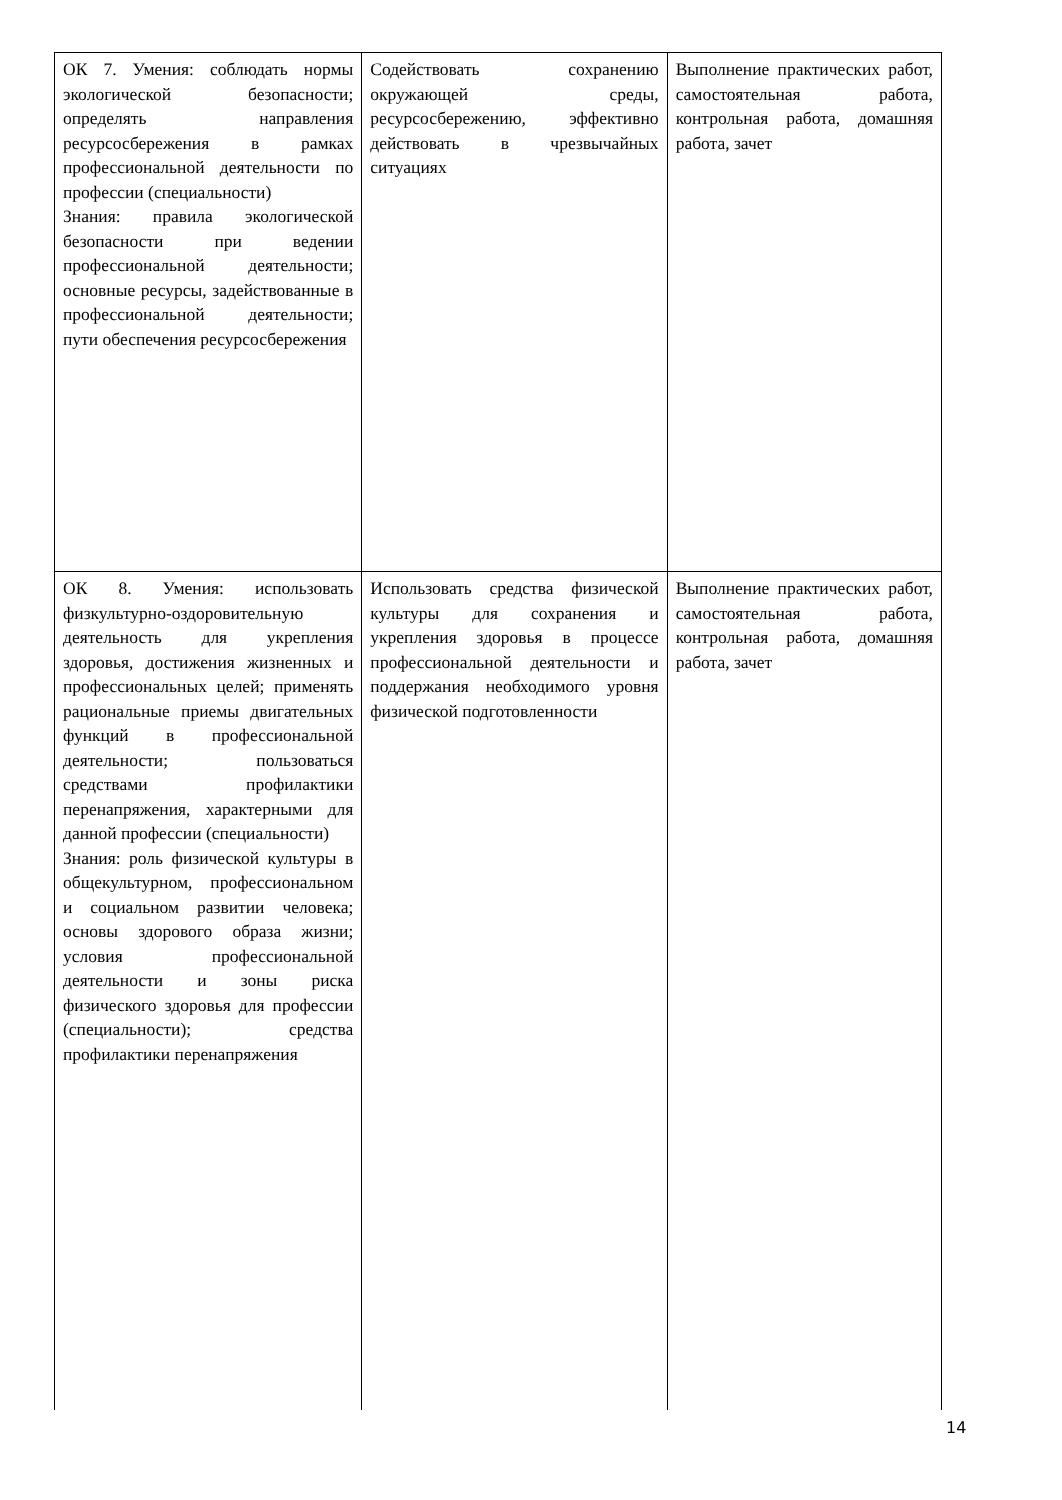| ОК 7. Умения: соблюдать нормы экологической безопасности; определять направления ресурсосбережения в рамках профессиональной деятельности по профессии (специальности) Знания: правила экологической безопасности при ведении профессиональной деятельности; основные ресурсы, задействованные в профессиональной деятельности; пути обеспечения ресурсосбережения | Содействовать сохранению окружающей среды, ресурсосбережению, эффективно действовать в чрезвычайных ситуациях | Выполнение практических работ, самостоятельная работа, контрольная работа, домашняя работа, зачет |
| ОК 8. Умения: использовать физкультурно-оздоровительную деятельность для укрепления здоровья, достижения жизненных и профессиональных целей; применять рациональные приемы двигательных функций в профессиональной деятельности; пользоваться средствами профилактики перенапряжения, характерными для данной профессии (специальности) Знания: роль физической культуры в общекультурном, профессиональном и социальном развитии человека; основы здорового образа жизни; условия профессиональной деятельности и зоны риска физического здоровья для профессии (специальности); средства профилактики перенапряжения | Использовать средства физической культуры для сохранения и укрепления здоровья в процессе профессиональной деятельности и поддержания необходимого уровня физической подготовленности | Выполнение практических работ, самостоятельная работа, контрольная работа, домашняя работа, зачет |
14